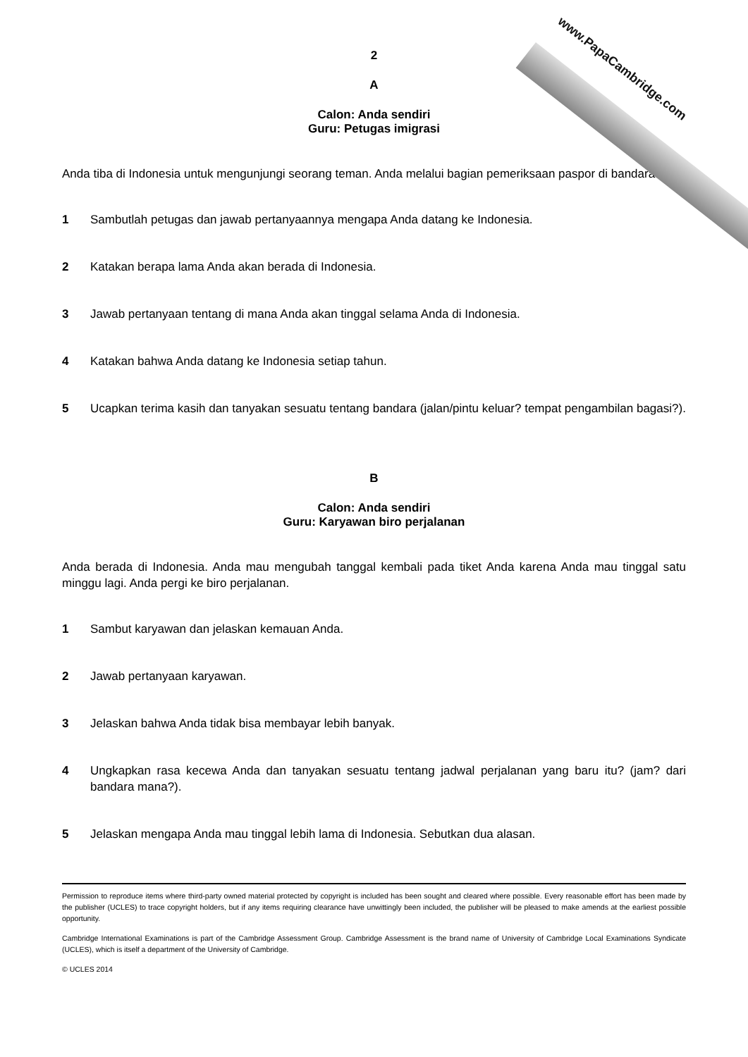www.PapaCambridge.com
2
A
Calon: Anda sendiri
Guru: Petugas imigrasi
Anda tiba di Indonesia untuk mengunjungi seorang teman. Anda melalui bagian pemeriksaan paspor di bandara.
1 Sambutlah petugas dan jawab pertanyaannya mengapa Anda datang ke Indonesia.
2 Katakan berapa lama Anda akan berada di Indonesia.
3 Jawab pertanyaan tentang di mana Anda akan tinggal selama Anda di Indonesia.
4 Katakan bahwa Anda datang ke Indonesia setiap tahun.
5 Ucapkan terima kasih dan tanyakan sesuatu tentang bandara (jalan/pintu keluar? tempat pengambilan bagasi?).
B
Calon: Anda sendiri
Guru: Karyawan biro perjalanan
Anda berada di Indonesia. Anda mau mengubah tanggal kembali pada tiket Anda karena Anda mau tinggal satu minggu lagi. Anda pergi ke biro perjalanan.
1 Sambut karyawan dan jelaskan kemauan Anda.
2 Jawab pertanyaan karyawan.
3 Jelaskan bahwa Anda tidak bisa membayar lebih banyak.
4 Ungkapkan rasa kecewa Anda dan tanyakan sesuatu tentang jadwal perjalanan yang baru itu? (jam? dari bandara mana?).
5 Jelaskan mengapa Anda mau tinggal lebih lama di Indonesia. Sebutkan dua alasan.
Permission to reproduce items where third-party owned material protected by copyright is included has been sought and cleared where possible. Every reasonable effort has been made by the publisher (UCLES) to trace copyright holders, but if any items requiring clearance have unwittingly been included, the publisher will be pleased to make amends at the earliest possible opportunity.
Cambridge International Examinations is part of the Cambridge Assessment Group. Cambridge Assessment is the brand name of University of Cambridge Local Examinations Syndicate (UCLES), which is itself a department of the University of Cambridge.
© UCLES 2014